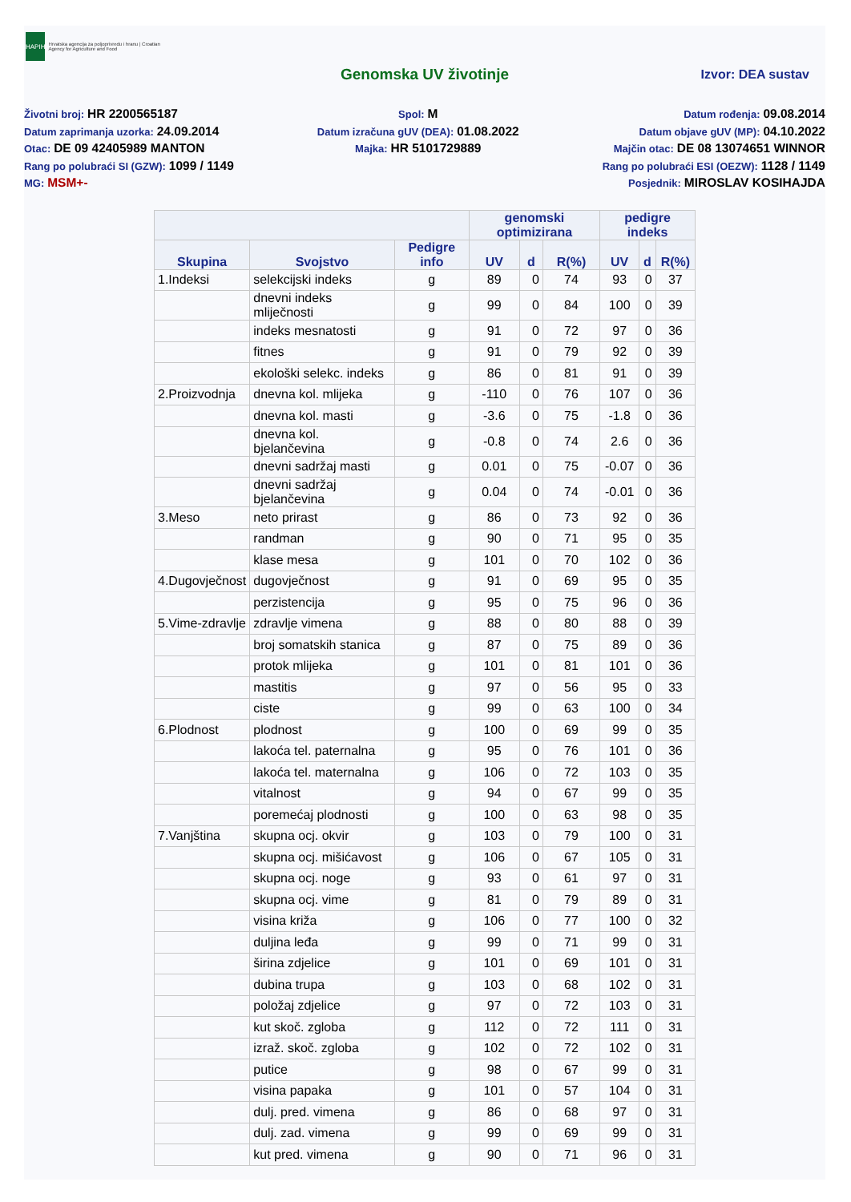HAPIH
Hrvatska agencija za poljoprivredu i hranu | Croatian Agency for Agriculture and Food
Genomska UV životinje
Izvor: DEA sustav
Životni broj: HR 2200565187
Datum zaprimanja uzorka: 24.09.2014
Otac: DE 09 42405989 MANTON
Rang po polubraći SI (GZW): 1099 / 1149
MG: MSM+-
Spol: M
Datum izračuna gUV (DEA): 01.08.2022
Majka: HR 5101729889
Datum rođenja: 09.08.2014
Datum objave gUV (MP): 04.10.2022
Majčin otac: DE 08 13074651 WINNOR
Rang po polubraći ESI (OEZW): 1128 / 1149
Posjednik: MIROSLAV KOSIHAJDA
| | | | genomski optimizirana | | | pedigre indeks | | |
| --- | --- | --- | --- | --- | --- | --- | --- | --- |
| Skupina | Svojstvo | Pedigre info | UV | d | R(%) | UV | d | R(%) |
| 1.Indeksi | selekcijski indeks | g | 89 | 0 | 74 | 93 | 0 | 37 |
| | dnevni indeks mliječnosti | g | 99 | 0 | 84 | 100 | 0 | 39 |
| | indeks mesnatosti | g | 91 | 0 | 72 | 97 | 0 | 36 |
| | fitnes | g | 91 | 0 | 79 | 92 | 0 | 39 |
| | ekološki selekc. indeks | g | 86 | 0 | 81 | 91 | 0 | 39 |
| 2.Proizvodnja | dnevna kol. mlijeka | g | -110 | 0 | 76 | 107 | 0 | 36 |
| | dnevna kol. masti | g | -3.6 | 0 | 75 | -1.8 | 0 | 36 |
| | dnevna kol. bjelančevina | g | -0.8 | 0 | 74 | 2.6 | 0 | 36 |
| | dnevni sadržaj masti | g | 0.01 | 0 | 75 | -0.07 | 0 | 36 |
| | dnevni sadržaj bjelančevina | g | 0.04 | 0 | 74 | -0.01 | 0 | 36 |
| 3.Meso | neto prirast | g | 86 | 0 | 73 | 92 | 0 | 36 |
| | randman | g | 90 | 0 | 71 | 95 | 0 | 35 |
| | klase mesa | g | 101 | 0 | 70 | 102 | 0 | 36 |
| 4.Dugovječnost | dugovječnost | g | 91 | 0 | 69 | 95 | 0 | 35 |
| | perzistencija | g | 95 | 0 | 75 | 96 | 0 | 36 |
| 5.Vime-zdravlje | zdravlje vimena | g | 88 | 0 | 80 | 88 | 0 | 39 |
| | broj somatskih stanica | g | 87 | 0 | 75 | 89 | 0 | 36 |
| | protok mlijeka | g | 101 | 0 | 81 | 101 | 0 | 36 |
| | mastitis | g | 97 | 0 | 56 | 95 | 0 | 33 |
| | ciste | g | 99 | 0 | 63 | 100 | 0 | 34 |
| 6.Plodnost | plodnost | g | 100 | 0 | 69 | 99 | 0 | 35 |
| | lakoća tel. paternalna | g | 95 | 0 | 76 | 101 | 0 | 36 |
| | lakoća tel. maternalna | g | 106 | 0 | 72 | 103 | 0 | 35 |
| | vitalnost | g | 94 | 0 | 67 | 99 | 0 | 35 |
| | poremećaj plodnosti | g | 100 | 0 | 63 | 98 | 0 | 35 |
| 7.Vanjština | skupna ocj. okvir | g | 103 | 0 | 79 | 100 | 0 | 31 |
| | skupna ocj. mišićavost | g | 106 | 0 | 67 | 105 | 0 | 31 |
| | skupna ocj. noge | g | 93 | 0 | 61 | 97 | 0 | 31 |
| | skupna ocj. vime | g | 81 | 0 | 79 | 89 | 0 | 31 |
| | visina križa | g | 106 | 0 | 77 | 100 | 0 | 32 |
| | duljina leđa | g | 99 | 0 | 71 | 99 | 0 | 31 |
| | širina zdjelice | g | 101 | 0 | 69 | 101 | 0 | 31 |
| | dubina trupa | g | 103 | 0 | 68 | 102 | 0 | 31 |
| | položaj zdjelice | g | 97 | 0 | 72 | 103 | 0 | 31 |
| | kut skoč. zgloba | g | 112 | 0 | 72 | 111 | 0 | 31 |
| | izraž. skoč. zgloba | g | 102 | 0 | 72 | 102 | 0 | 31 |
| | putice | g | 98 | 0 | 67 | 99 | 0 | 31 |
| | visina papaka | g | 101 | 0 | 57 | 104 | 0 | 31 |
| | dulj. pred. vimena | g | 86 | 0 | 68 | 97 | 0 | 31 |
| | dulj. zad. vimena | g | 99 | 0 | 69 | 99 | 0 | 31 |
| | kut pred. vimena | g | 90 | 0 | 71 | 96 | 0 | 31 |